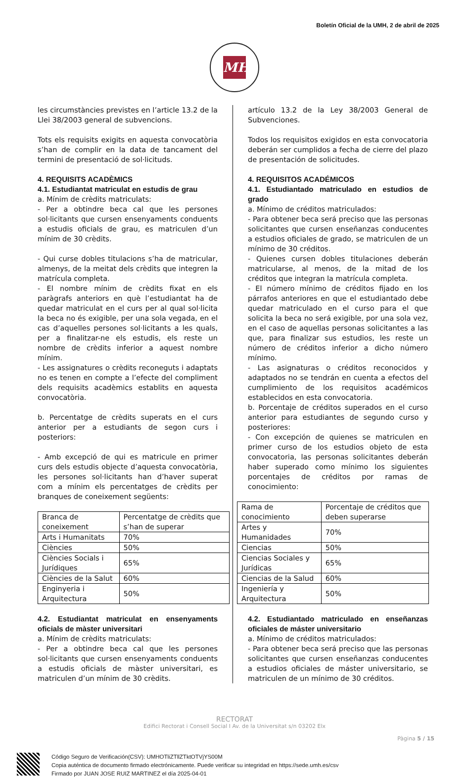Boletín Oficial de la UMH, 2 de abril de 2025
MH
les circumstàncies previstes en l’article 13.2 de la Llei 38/2003 general de subvencions.
Tots els requisits exigits en aquesta convocatòria s’han de complir en la data de tancament del termini de presentació de sol·licituds.
4. REQUISITS ACADÈMICS
4.1. Estudiantat matriculat en estudis de grau
a. Mínim de crèdits matriculats:
- Per a obtindre beca cal que les persones sol·licitants que cursen ensenyaments conduents a estudis oficials de grau, es matriculen d’un mínim de 30 crèdits.
- Qui curse dobles titulacions s’ha de matricular, almenys, de la meitat dels crèdits que integren la matrícula completa.
- El nombre mínim de crèdits fixat en els paràgrafs anteriors en què l’estudiantat ha de quedar matriculat en el curs per al qual sol·licita la beca no és exigible, per una sola vegada, en el cas d’aquelles persones sol·licitants a les quals, per a finalitzar-ne els estudis, els reste un nombre de crèdits inferior a aquest nombre mínim.
- Les assignatures o crèdits reconeguts i adaptats no es tenen en compte a l’efecte del compliment dels requisits acadèmics establits en aquesta convocatòria.
b. Percentatge de crèdits superats en el curs anterior per a estudiants de segon curs i posteriors:
- Amb excepció de qui es matricule en primer curs dels estudis objecte d’aquesta convocatòria, les persones sol·licitants han d’haver superat com a mínim els percentatges de crèdits per branques de coneixement següents:
| Branca de coneixement | Percentatge de crèdits que s’han de superar |
| Arts i Humanitats | 70% |
| Ciències | 50% |
| Ciències Socials i Jurídiques | 65% |
| Ciències de la Salut | 60% |
| Enginyeria i Arquitectura | 50% |
4.2. Estudiantat matriculat en ensenyaments oficials de màster universitari
a. Mínim de crèdits matriculats:
- Per a obtindre beca cal que les persones sol·licitants que cursen ensenyaments conduents a estudis oficials de màster universitari, es matriculen d’un mínim de 30 crèdits.
artículo 13.2 de la Ley 38/2003 General de Subvenciones.
Todos los requisitos exigidos en esta convocatoria deberán ser cumplidos a fecha de cierre del plazo de presentación de solicitudes.
4. REQUISITOS ACADÉMICOS
4.1. Estudiantado matriculado en estudios de grado
a. Mínimo de créditos matriculados:
- Para obtener beca será preciso que las personas solicitantes que cursen enseñanzas conducentes a estudios oficiales de grado, se matriculen de un mínimo de 30 créditos.
- Quienes cursen dobles titulaciones deberán matricularse, al menos, de la mitad de los créditos que integran la matrícula completa.
- El número mínimo de créditos fijado en los párrafos anteriores en que el estudiantado debe quedar matriculado en el curso para el que solicita la beca no será exigible, por una sola vez, en el caso de aquellas personas solicitantes a las que, para finalizar sus estudios, les reste un número de créditos inferior a dicho número mínimo.
- Las asignaturas o créditos reconocidos y adaptados no se tendrán en cuenta a efectos del cumplimiento de los requisitos académicos establecidos en esta convocatoria.
b. Porcentaje de créditos superados en el curso anterior para estudiantes de segundo curso y posteriores:
- Con excepción de quienes se matriculen en primer curso de los estudios objeto de esta convocatoria, las personas solicitantes deberán haber superado como mínimo los siguientes porcentajes de créditos por ramas de conocimiento:
| Rama de conocimiento | Porcentaje de créditos que deben superarse |
| Artes y Humanidades | 70% |
| Ciencias | 50% |
| Ciencias Sociales y Jurídicas | 65% |
| Ciencias de la Salud | 60% |
| Ingeniería y Arquitectura | 50% |
4.2. Estudiantado matriculado en enseñanzas oficiales de máster universitario
a. Mínimo de créditos matriculados:
- Para obtener beca será preciso que las personas solicitantes que cursen enseñanzas conducentes a estudios oficiales de máster universitario, se matriculen de un mínimo de 30 créditos.
RECTORAT
Edifici Rectorat i Consell Social I Av. de la Universitat s/n 03202 Elx
Pàgina 5 / 15
Código Seguro de Verificación(CSV): UMHOTliZTllZTktOTVjYS00M
Copia auténtica de documento firmado electrónicamente. Puede verificar su integridad en https://sede.umh.es/csv
Firmado por JUAN JOSE RUIZ MARTINEZ el día 2025-04-01